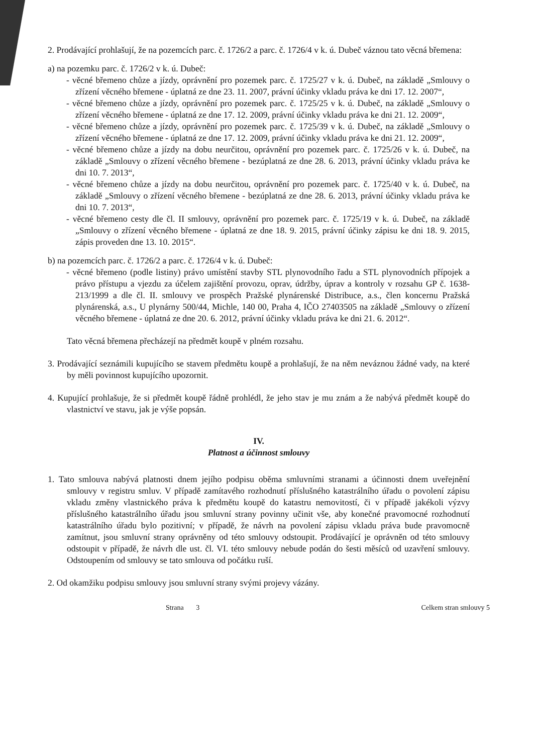2. Prodávající prohlašují, že na pozemcích parc. č. 1726/2 a parc. č. 1726/4 v k. ú. Dubeč váznou tato věcná břemena:
a) na pozemku parc. č. 1726/2 v k. ú. Dubeč:
- věcné břemeno chůze a jízdy, oprávnění pro pozemek parc. č. 1725/27 v k. ú. Dubeč, na základě „Smlouvy o zřízení věcného břemene - úplatná ze dne 23. 11. 2007, právní účinky vkladu práva ke dni 17. 12. 2007“,
- věcné břemeno chůze a jízdy, oprávnění pro pozemek parc. č. 1725/25 v k. ú. Dubeč, na základě „Smlouvy o zřízení věcného břemene - úplatná ze dne 17. 12. 2009, právní účinky vkladu práva ke dni 21. 12. 2009“,
- věcné břemeno chůze a jízdy, oprávnění pro pozemek parc. č. 1725/39 v k. ú. Dubeč, na základě „Smlouvy o zřízení věcného břemene - úplatná ze dne 17. 12. 2009, právní účinky vkladu práva ke dni 21. 12. 2009“,
- věcné břemeno chůze a jízdy na dobu neurčitou, oprávnění pro pozemek parc. č. 1725/26 v k. ú. Dubeč, na základě „Smlouvy o zřízení věcného břemene - bezúplatná ze dne 28. 6. 2013, právní účinky vkladu práva ke dni 10. 7. 2013“,
- věcné břemeno chůze a jízdy na dobu neurčitou, oprávnění pro pozemek parc. č. 1725/40 v k. ú. Dubeč, na základě „Smlouvy o zřízení věcného břemene - bezúplatná ze dne 28. 6. 2013, právní účinky vkladu práva ke dni 10. 7. 2013“,
- věcné břemeno cesty dle čl. II smlouvy, oprávnění pro pozemek parc. č. 1725/19 v k. ú. Dubeč, na základě „Smlouvy o zřízení věcného břemene - úplatná ze dne 18. 9. 2015, právní účinky zápisu ke dni 18. 9. 2015, zápis proveden dne 13. 10. 2015“.
b) na pozemcích parc. č. 1726/2 a parc. č. 1726/4 v k. ú. Dubeč:
- věcné břemeno (podle listiny) právo umístění stavby STL plynovodního řadu a STL plynovodních přípojek a právo přístupu a vjezdu za účelem zajištění provozu, oprav, údržby, úprav a kontroly v rozsahu GP č. 1638-213/1999 a dle čl. II. smlouvy ve prospěch Pražské plynárenské Distribuce, a.s., člen koncernu Pražská plynárenská, a.s., U plynárny 500/44, Michle, 140 00, Praha 4, IČO 27403505 na základě „Smlouvy o zřízení věcného břemene - úplatná ze dne 20. 6. 2012, právní účinky vkladu práva ke dni 21. 6. 2012“.
Tato věcná břemena přecházejí na předmět koupě v plném rozsahu.
3. Prodávající seznámili kupujícího se stavem předmětu koupě a prohlašují, že na něm neváznou žádné vady, na které by měli povinnost kupujícího upozornit.
4. Kupující prohlašuje, že si předmět koupě řádně prohlédl, že jeho stav je mu znám a že nabývá předmět koupě do vlastnictví ve stavu, jak je výše popsán.
IV.
Platnost a účinnost smlouvy
1. Tato smlouva nabývá platnosti dnem jejího podpisu oběma smluvními stranami a účinnosti dnem uveřejnění smlouvy v registru smluv. V případě zamítavého rozhodnutí příslušného katastrálního úřadu o povolení zápisu vkladu změny vlastnického práva k předmětu koupě do katastru nemovitostí, či v případě jakékoli výzvy příslušného katastrálního úřadu jsou smluvní strany povinny učinit vše, aby konečné pravomocné rozhodnutí katastrálního úřadu bylo pozitivní; v případě, že návrh na povolení zápisu vkladu práva bude pravomocně zamítnut, jsou smluvní strany oprávněny od této smlouvy odstoupit. Prodávající je oprávněn od této smlouvy odstoupit v případě, že návrh dle ust. čl. VI. této smlouvy nebude podán do šesti měsíců od uzavření smlouvy. Odstoupením od smlouvy se tato smlouva od počátku ruší.
2. Od okamžiku podpisu smlouvy jsou smluvní strany svými projevy vázány.
Strana 3 Celkem stran smlouvy 5